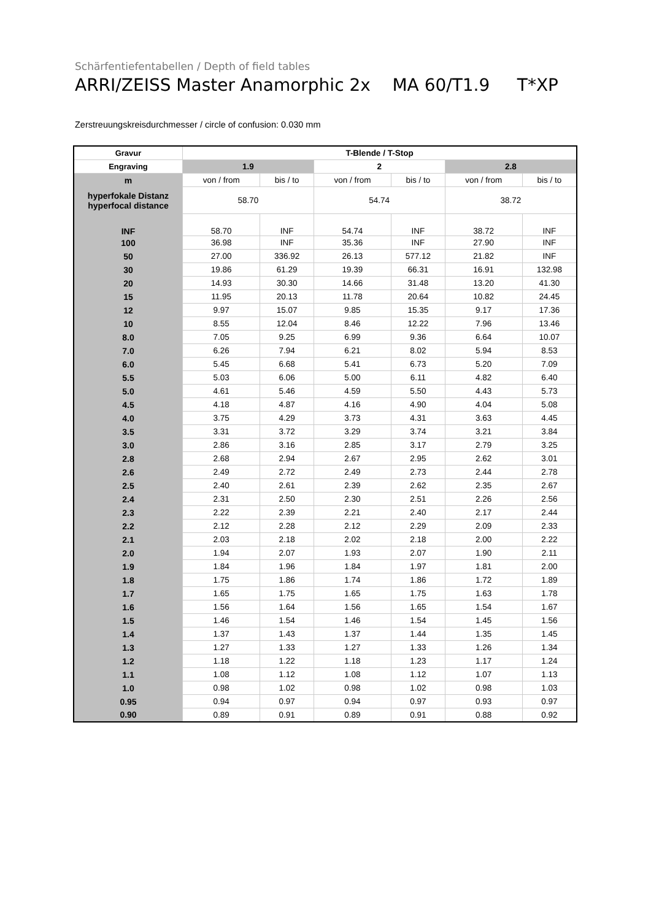Schärfentiefentabellen / Depth of field tables
ARRI/ZEISS Master Anamorphic 2x MA 60/T1.9 T*XP
Zerstreuungskreisdurchmesser / circle of confusion: 0.030 mm
| Gravur | T-Blende / T-Stop | | | | | |
| --- | --- | --- | --- | --- | --- | --- |
| Engraving | 1.9 | | 2 | | 2.8 | |
| m | von / from | bis / to | von / from | bis / to | von / from | bis / to |
| hyperfokale Distanz hyperfocal distance | 58.70 | | 54.74 | | 38.72 | |
| INF | 58.70 | INF | 54.74 | INF | 38.72 | INF |
| 100 | 36.98 | INF | 35.36 | INF | 27.90 | INF |
| 50 | 27.00 | 336.92 | 26.13 | 577.12 | 21.82 | INF |
| 30 | 19.86 | 61.29 | 19.39 | 66.31 | 16.91 | 132.98 |
| 20 | 14.93 | 30.30 | 14.66 | 31.48 | 13.20 | 41.30 |
| 15 | 11.95 | 20.13 | 11.78 | 20.64 | 10.82 | 24.45 |
| 12 | 9.97 | 15.07 | 9.85 | 15.35 | 9.17 | 17.36 |
| 10 | 8.55 | 12.04 | 8.46 | 12.22 | 7.96 | 13.46 |
| 8.0 | 7.05 | 9.25 | 6.99 | 9.36 | 6.64 | 10.07 |
| 7.0 | 6.26 | 7.94 | 6.21 | 8.02 | 5.94 | 8.53 |
| 6.0 | 5.45 | 6.68 | 5.41 | 6.73 | 5.20 | 7.09 |
| 5.5 | 5.03 | 6.06 | 5.00 | 6.11 | 4.82 | 6.40 |
| 5.0 | 4.61 | 5.46 | 4.59 | 5.50 | 4.43 | 5.73 |
| 4.5 | 4.18 | 4.87 | 4.16 | 4.90 | 4.04 | 5.08 |
| 4.0 | 3.75 | 4.29 | 3.73 | 4.31 | 3.63 | 4.45 |
| 3.5 | 3.31 | 3.72 | 3.29 | 3.74 | 3.21 | 3.84 |
| 3.0 | 2.86 | 3.16 | 2.85 | 3.17 | 2.79 | 3.25 |
| 2.8 | 2.68 | 2.94 | 2.67 | 2.95 | 2.62 | 3.01 |
| 2.6 | 2.49 | 2.72 | 2.49 | 2.73 | 2.44 | 2.78 |
| 2.5 | 2.40 | 2.61 | 2.39 | 2.62 | 2.35 | 2.67 |
| 2.4 | 2.31 | 2.50 | 2.30 | 2.51 | 2.26 | 2.56 |
| 2.3 | 2.22 | 2.39 | 2.21 | 2.40 | 2.17 | 2.44 |
| 2.2 | 2.12 | 2.28 | 2.12 | 2.29 | 2.09 | 2.33 |
| 2.1 | 2.03 | 2.18 | 2.02 | 2.18 | 2.00 | 2.22 |
| 2.0 | 1.94 | 2.07 | 1.93 | 2.07 | 1.90 | 2.11 |
| 1.9 | 1.84 | 1.96 | 1.84 | 1.97 | 1.81 | 2.00 |
| 1.8 | 1.75 | 1.86 | 1.74 | 1.86 | 1.72 | 1.89 |
| 1.7 | 1.65 | 1.75 | 1.65 | 1.75 | 1.63 | 1.78 |
| 1.6 | 1.56 | 1.64 | 1.56 | 1.65 | 1.54 | 1.67 |
| 1.5 | 1.46 | 1.54 | 1.46 | 1.54 | 1.45 | 1.56 |
| 1.4 | 1.37 | 1.43 | 1.37 | 1.44 | 1.35 | 1.45 |
| 1.3 | 1.27 | 1.33 | 1.27 | 1.33 | 1.26 | 1.34 |
| 1.2 | 1.18 | 1.22 | 1.18 | 1.23 | 1.17 | 1.24 |
| 1.1 | 1.08 | 1.12 | 1.08 | 1.12 | 1.07 | 1.13 |
| 1.0 | 0.98 | 1.02 | 0.98 | 1.02 | 0.98 | 1.03 |
| 0.95 | 0.94 | 0.97 | 0.94 | 0.97 | 0.93 | 0.97 |
| 0.90 | 0.89 | 0.91 | 0.89 | 0.91 | 0.88 | 0.92 |